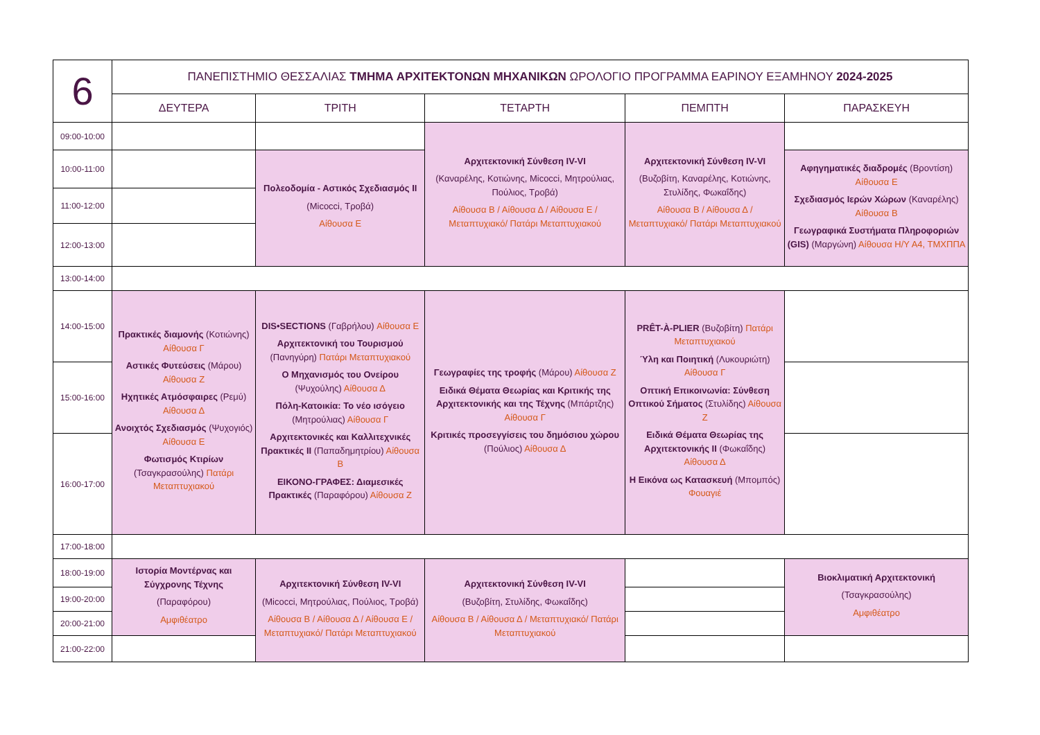| 6 | ΠΑΝΕΠΙΣΤΗΜΙΟ ΘΕΣΣΑΛΙΑΣ ΤΜΗΜΑ ΑΡΧΙΤΕΚΤΟΝΩΝ ΜΗΧΑΝΙΚΩΝ ΩΡΟΛΟΓΙΟ ΠΡΟΓΡΑΜΜΑ ΕΑΡΙΝΟΥ ΕΞΑΜΗΝΟΥ 2024-2025 | | | | |
| | ΔΕΥΤΕΡΑ | ΤΡΙΤΗ | ΤΕΤΑΡΤΗ | ΠΕΜΠΤΗ | ΠΑΡΑΣΚΕΥΗ |
| 09:00-10:00 | | | Αρχιτεκτονική Σύνθεση IV-VI (Καναρέλης, Κοτιώνης, Micocci, Μητρούλιας, Πούλιος, Τροβά) Αίθουσα Β / Αίθουσα Δ / Αίθουσα Ε / Μεταπτυχιακό/ Πατάρι Μεταπτυχιακού | Αρχιτεκτονική Σύνθεση IV-VI (Βυζοβίτη, Καναρέλης, Κοτιώνης, Στυλίδης, Φωκαΐδης) Αίθουσα Β / Αίθουσα Δ / Μεταπτυχιακό/ Πατάρι Μεταπτυχιακού | |
| 10:00-11:00 | | Πολεοδομία - Αστικός Σχεδιασμός ΙΙ (Micocci, Τροβά) Αίθουσα Ε | | | Αφηγηματικές διαδρομές (Βροντίση) Αίθουσα Ε Σχεδιασμός Ιερών Χώρων (Καναρέλης) Αίθουσα Β Γεωγραφικά Συστήματα Πληροφοριών (GIS) (Μαργώνη) Αίθουσα Η/Υ Α4, ΤΜΧΠΠΑ |
| 11:00-12:00 | | | | | |
| 12:00-13:00 | | | | | |
| 13:00-14:00 | | | | | |
| 14:00-15:00 | Πρακτικές διαμονής (Κοτιώνης) Αίθουσα Γ Αστικές Φυτεύσεις (Μάρου) Αίθουσα Ζ Ηχητικές Ατμόσφαιρες (Ρεμύ) Αίθουσα Δ Ανοιχτός Σχεδιασμός (Ψυχογιός) Αίθουσα Ε Φωτισμός Κτιρίων (Τσαγκρασούλης) Πατάρι Μεταπτυχιακού | DIS•SECTIONS (Γαβρήλου) Αίθουσα Ε Αρχιτεκτονική του Τουρισμού (Πανηγύρη) Πατάρι Μεταπτυχιακού Ο Μηχανισμός του Ονείρου (Ψυχούλης) Αίθουσα Δ Πόλη-Κατοικία: Το νέο ισόγειο (Μητρούλιας) Αίθουσα Γ Αρχιτεκτονικές και Καλλιτεχνικές Πρακτικές ΙΙ (Παπαδημητρίου) Αίθουσα Β ΕΙΚΟΝΟ-ΓΡΑΦΕΣ: Διαμεσικές Πρακτικές (Παραφόρου) Αίθουσα Ζ | Γεωγραφίες της τροφής (Μάρου) Αίθουσα Ζ Ειδικά Θέματα Θεωρίας και Κριτικής της Αρχιτεκτονικής και της Τέχνης (Μπάρτζης) Αίθουσα Γ Κριτικές προσεγγίσεις του δημόσιου χώρου (Πούλιος) Αίθουσα Δ | PRÊT-À-PLIER (Βυζοβίτη) Πατάρι Μεταπτυχιακού Ύλη και Ποιητική (Λυκουριώτη) Αίθουσα Γ Οπτική Επικοινωνία: Σύνθεση Οπτικού Σήματος (Στυλίδης) Αίθουσα Ζ Ειδικά Θέματα Θεωρίας της Αρχιτεκτονικής ΙΙ (Φωκαΐδης) Αίθουσα Δ Η Εικόνα ως Κατασκευή (Μπομπός) Φουαγιέ | |
| 15:00-16:00 | | | | | |
| 16:00-17:00 | | | | | |
| 17:00-18:00 | | | | | |
| 18:00-19:00 | Ιστορία Μοντέρνας και Σύγχρονης Τέχνης (Παραφόρου) Αμφιθέατρο | Αρχιτεκτονική Σύνθεση IV-VI (Micocci, Μητρούλιας, Πούλιος, Τροβά) Αίθουσα Β / Αίθουσα Δ / Αίθουσα Ε / Μεταπτυχιακό/ Πατάρι Μεταπτυχιακού | Αρχιτεκτονική Σύνθεση IV-VI (Βυζοβίτη, Στυλίδης, Φωκαΐδης) Αίθουσα Β / Αίθουσα Δ / Μεταπτυχιακό/ Πατάρι Μεταπτυχιακού | | Βιοκλιματική Αρχιτεκτονική (Τσαγκρασούλης) Αμφιθέατρο |
| 19:00-20:00 | | | | | |
| 20:00-21:00 | | | | | |
| 21:00-22:00 | | | | | |